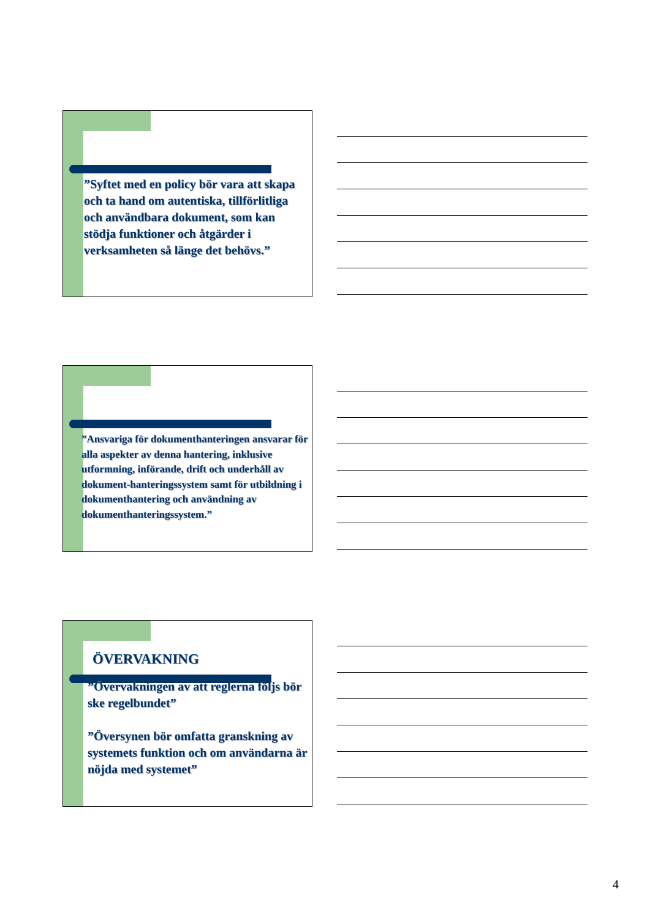”Syftet med en policy bör vara att skapa och ta hand om autentiska, tillförlitliga och användbara dokument, som kan stödja funktioner och åtgärder i verksamheten så länge det behövs.”
”Ansvariga för dokumenthanteringen ansvarar för alla aspekter av denna hantering, inklusive utformning, införande, drift och underhåll av dokument-hanteringssystem samt för utbildning i dokumenthantering och användning av dokumenthanteringssystem.”
ÖVERVAKNING
”Övervakningen av att reglerna följs bör ske regelbundet”
”Översynen bör omfatta granskning av systemets funktion och om användarna är nöjda med systemet”
4